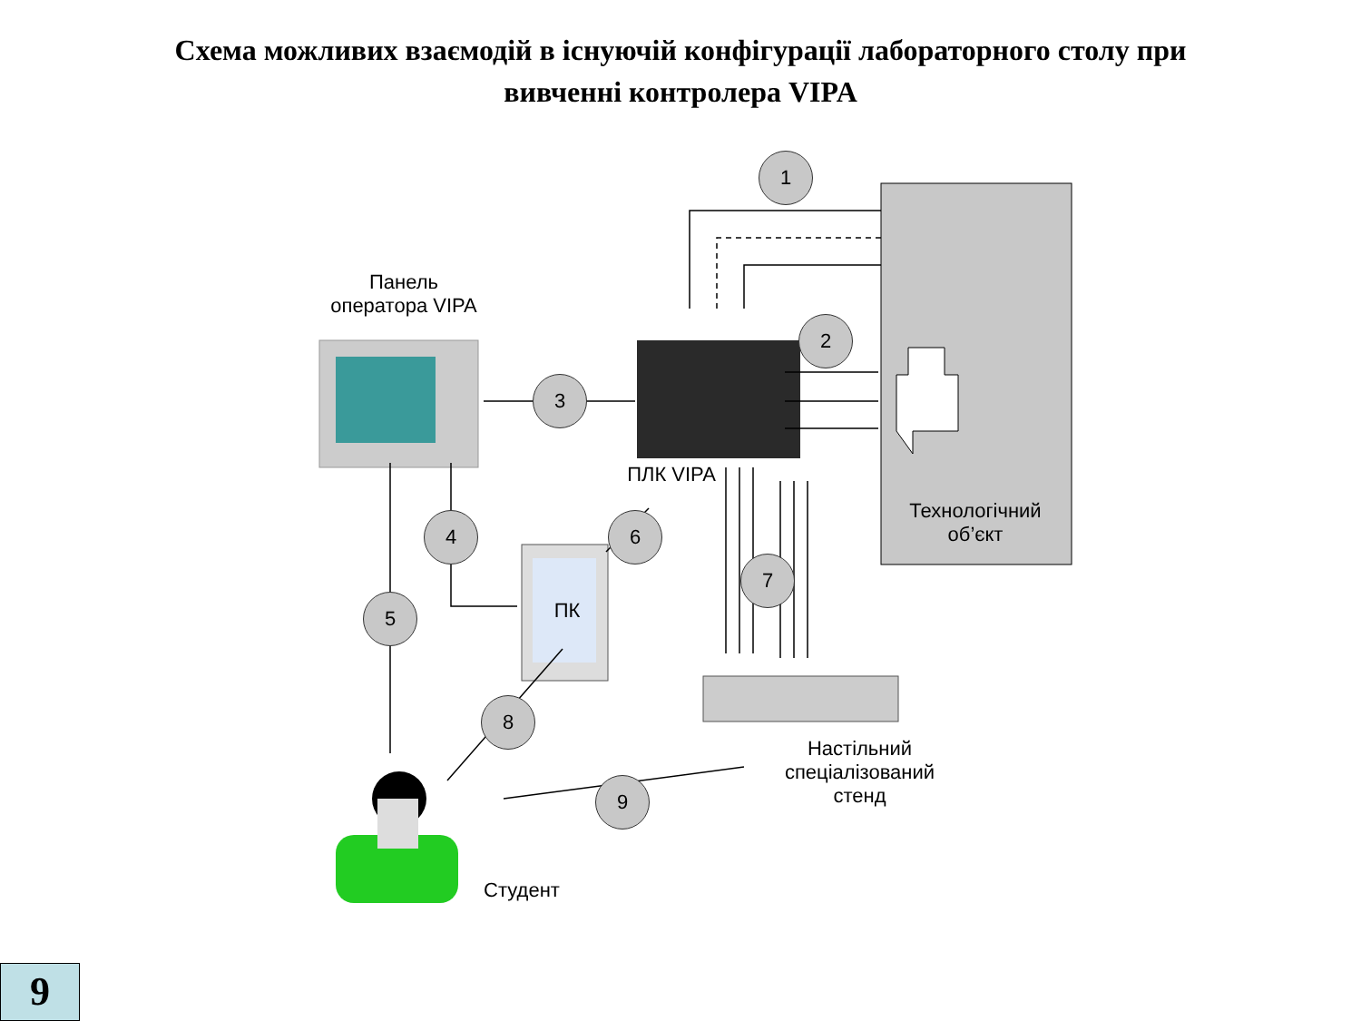Схема можливих взаємодій в існуючій конфігурації лабораторного столу при
вивченні контролера VIPA
Панель
оператора VIPA
ПЛК VIPA
Технологічний об’єкт
ПК
Настільний спеціалізований стенд
Студент
1
2
3
4
5
6
7
8
9
9